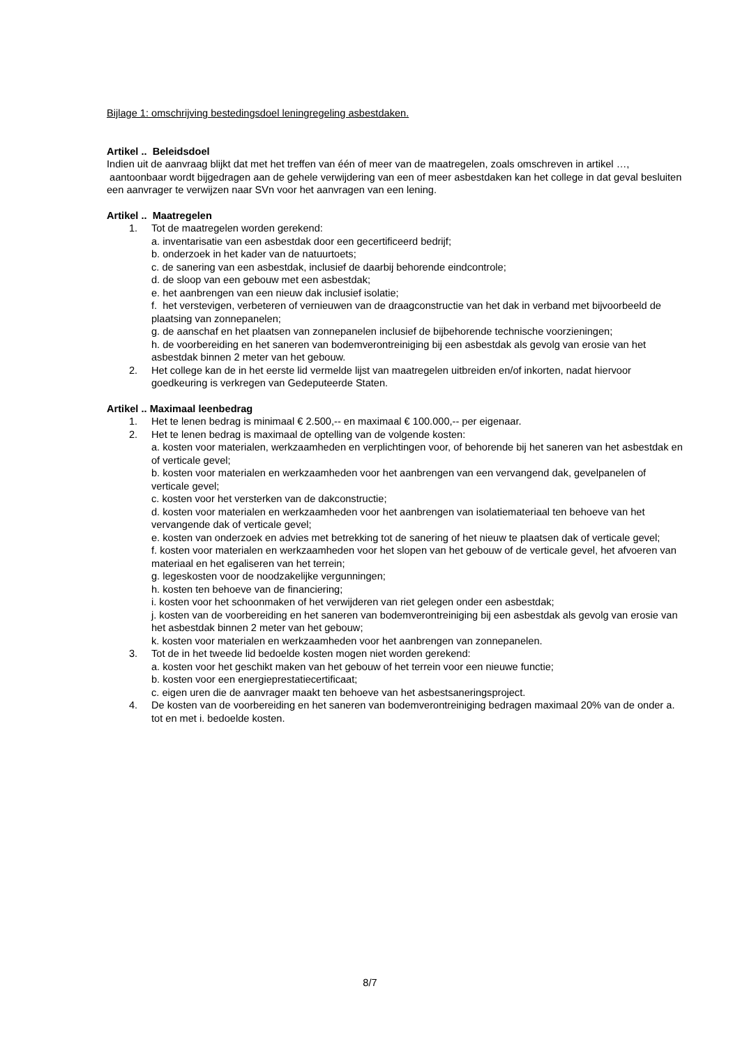Bijlage 1: omschrijving bestedingsdoel leningregeling asbestdaken.
Artikel .. Beleidsdoel
Indien uit de aanvraag blijkt dat met het treffen van één of meer van de maatregelen, zoals omschreven in artikel …, aantoonbaar wordt bijgedragen aan de gehele verwijdering van een of meer asbestdaken kan het college in dat geval besluiten een aanvrager te verwijzen naar SVn voor het aanvragen van een lening.
Artikel .. Maatregelen
1. Tot de maatregelen worden gerekend:
a. inventarisatie van een asbestdak door een gecertificeerd bedrijf;
b. onderzoek in het kader van de natuurtoets;
c. de sanering van een asbestdak, inclusief de daarbij behorende eindcontrole;
d. de sloop van een gebouw met een asbestdak;
e. het aanbrengen van een nieuw dak inclusief isolatie;
f. het verstevigen, verbeteren of vernieuwen van de draagconstructie van het dak in verband met bijvoorbeeld de plaatsing van zonnepanelen;
g. de aanschaf en het plaatsen van zonnepanelen inclusief de bijbehorende technische voorzieningen;
h. de voorbereiding en het saneren van bodemverontreiniging bij een asbestdak als gevolg van erosie van het asbestdak binnen 2 meter van het gebouw.
2. Het college kan de in het eerste lid vermelde lijst van maatregelen uitbreiden en/of inkorten, nadat hiervoor goedkeuring is verkregen van Gedeputeerde Staten.
Artikel .. Maximaal leenbedrag
1. Het te lenen bedrag is minimaal € 2.500,-- en maximaal € 100.000,-- per eigenaar.
2. Het te lenen bedrag is maximaal de optelling van de volgende kosten:
a. kosten voor materialen, werkzaamheden en verplichtingen voor, of behorende bij het saneren van het asbestdak en of verticale gevel;
b. kosten voor materialen en werkzaamheden voor het aanbrengen van een vervangend dak, gevelpanelen of verticale gevel;
c. kosten voor het versterken van de dakconstructie;
d. kosten voor materialen en werkzaamheden voor het aanbrengen van isolatiemateriaal ten behoeve van het vervangende dak of verticale gevel;
e. kosten van onderzoek en advies met betrekking tot de sanering of het nieuw te plaatsen dak of verticale gevel;
f. kosten voor materialen en werkzaamheden voor het slopen van het gebouw of de verticale gevel, het afvoeren van materiaal en het egaliseren van het terrein;
g. legeskosten voor de noodzakelijke vergunningen;
h. kosten ten behoeve van de financiering;
i. kosten voor het schoonmaken of het verwijderen van riet gelegen onder een asbestdak;
j. kosten van de voorbereiding en het saneren van bodemverontreiniging bij een asbestdak als gevolg van erosie van het asbestdak binnen 2 meter van het gebouw;
k. kosten voor materialen en werkzaamheden voor het aanbrengen van zonnepanelen.
3. Tot de in het tweede lid bedoelde kosten mogen niet worden gerekend:
a. kosten voor het geschikt maken van het gebouw of het terrein voor een nieuwe functie;
b. kosten voor een energieprestatiecertificaat;
c. eigen uren die de aanvrager maakt ten behoeve van het asbestsaneringsproject.
4. De kosten van de voorbereiding en het saneren van bodemverontreiniging bedragen maximaal 20% van de onder a. tot en met i. bedoelde kosten.
8/7